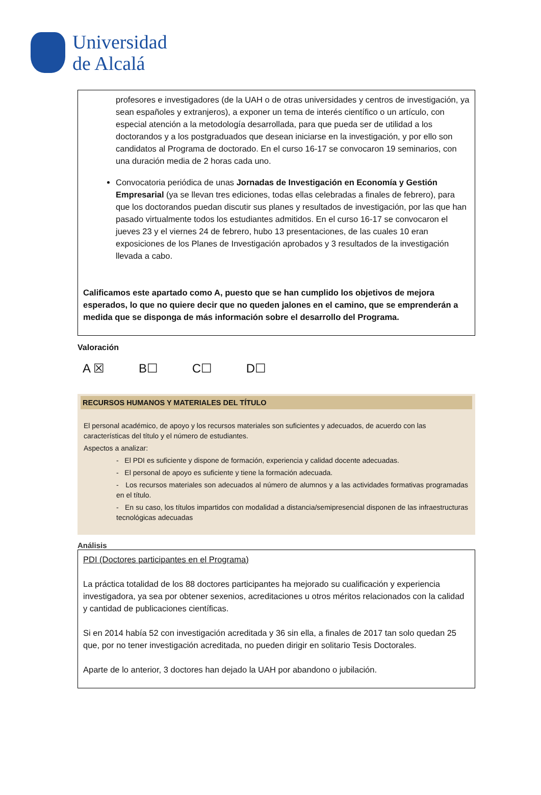Universidad
de Alcalá
profesores e investigadores (de la UAH o de otras universidades y centros de investigación, ya sean españoles y extranjeros), a exponer un tema de interés científico o un artículo, con especial atención a la metodología desarrollada, para que pueda ser de utilidad a los doctorandos y a los postgraduados que desean iniciarse en la investigación, y por ello son candidatos al Programa de doctorado. En el curso 16-17 se convocaron 19 seminarios, con una duración media de 2 horas cada uno.
Convocatoria periódica de unas Jornadas de Investigación en Economía y Gestión Empresarial (ya se llevan tres ediciones, todas ellas celebradas a finales de febrero), para que los doctorandos puedan discutir sus planes y resultados de investigación, por las que han pasado virtualmente todos los estudiantes admitidos. En el curso 16-17 se convocaron el jueves 23 y el viernes 24 de febrero, hubo 13 presentaciones, de las cuales 10 eran exposiciones de los Planes de Investigación aprobados y 3 resultados de la investigación llevada a cabo.
Calificamos este apartado como A, puesto que se han cumplido los objetivos de mejora esperados, lo que no quiere decir que no queden jalones en el camino, que se emprenderán a medida que se disponga de más información sobre el desarrollo del Programa.
Valoración
A ☒ B☐ C☐ D☐
RECURSOS HUMANOS Y MATERIALES DEL TÍTULO
El personal académico, de apoyo y los recursos materiales son suficientes y adecuados, de acuerdo con las características del título y el número de estudiantes.
Aspectos a analizar:
- El PDI es suficiente y dispone de formación, experiencia y calidad docente adecuadas.
- El personal de apoyo es suficiente y tiene la formación adecuada.
- Los recursos materiales son adecuados al número de alumnos y a las actividades formativas programadas en el título.
- En su caso, los títulos impartidos con modalidad a distancia/semipresencial disponen de las infraestructuras tecnológicas adecuadas
Análisis
PDI (Doctores participantes en el Programa)
La práctica totalidad de los 88 doctores participantes ha mejorado su cualificación y experiencia investigadora, ya sea por obtener sexenios, acreditaciones u otros méritos relacionados con la calidad y cantidad de publicaciones científicas.
Si en 2014 había 52 con investigación acreditada y 36 sin ella, a finales de 2017 tan solo quedan 25 que, por no tener investigación acreditada, no pueden dirigir en solitario Tesis Doctorales.
Aparte de lo anterior, 3 doctores han dejado la UAH por abandono o jubilación.